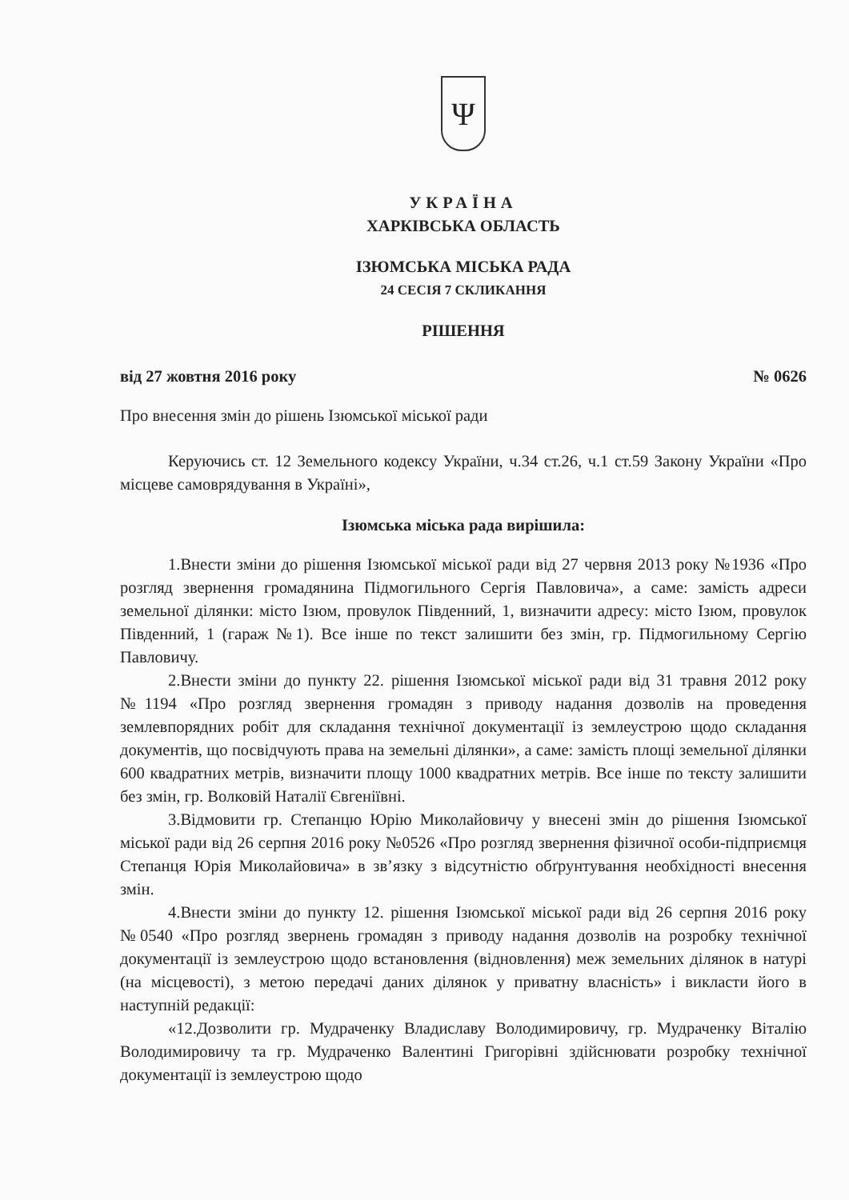Ψ
УКРАЇНА
ХАРКІВСЬКА ОБЛАСТЬ
ІЗЮМСЬКА МІСЬКА РАДА
24 СЕСІЯ 7 СКЛИКАННЯ
РІШЕННЯ
від 27 жовтня 2016 року № 0626
Про внесення змін до рішень Ізюмської міської ради
Керуючись ст. 12 Земельного кодексу України, ч.34 ст.26, ч.1 ст.59 Закону України «Про місцеве самоврядування в Україні»,
Ізюмська міська рада вирішила:
1.Внести зміни до рішення Ізюмської міської ради від 27 червня 2013 року №1936 «Про розгляд звернення громадянина Підмогильного Сергія Павловича», а саме: замість адреси земельної ділянки: місто Ізюм, провулок Південний, 1, визначити адресу: місто Ізюм, провулок Південний, 1 (гараж №1). Все інше по текст залишити без змін, гр. Підмогильному Сергію Павловичу.
2.Внести зміни до пункту 22. рішення Ізюмської міської ради від 31 травня 2012 року №1194 «Про розгляд звернення громадян з приводу надання дозволів на проведення землевпорядних робіт для складання технічної документації із землеустрою щодо складання документів, що посвідчують права на земельні ділянки», а саме: замість площі земельної ділянки 600 квадратних метрів, визначити площу 1000 квадратних метрів. Все інше по тексту залишити без змін, гр. Волковій Наталії Євгеніївні.
3.Відмовити гр. Степанцю Юрію Миколайовичу у внесені змін до рішення Ізюмської міської ради від 26 серпня 2016 року №0526 «Про розгляд звернення фізичної особи-підприємця Степанця Юрія Миколайовича» в зв’язку з відсутністю обґрунтування необхідності внесення змін.
4.Внести зміни до пункту 12. рішення Ізюмської міської ради від 26 серпня 2016 року №0540 «Про розгляд звернень громадян з приводу надання дозволів на розробку технічної документації із землеустрою щодо встановлення (відновлення) меж земельних ділянок в натурі (на місцевості), з метою передачі даних ділянок у приватну власність» і викласти його в наступній редакції:
«12.Дозволити гр. Мудраченку Владиславу Володимировичу, гр. Мудраченку Віталію Володимировичу та гр. Мудраченко Валентині Григорівні здійснювати розробку технічної документації із землеустрою щодо